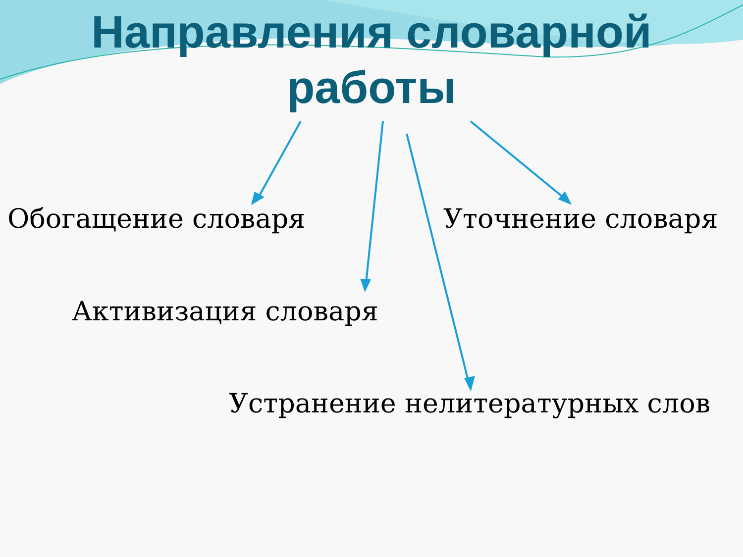Направления словарной
работы
Обогащение словаря Уточнение словаря
Активизация словаря
Устранение нелитературных слов